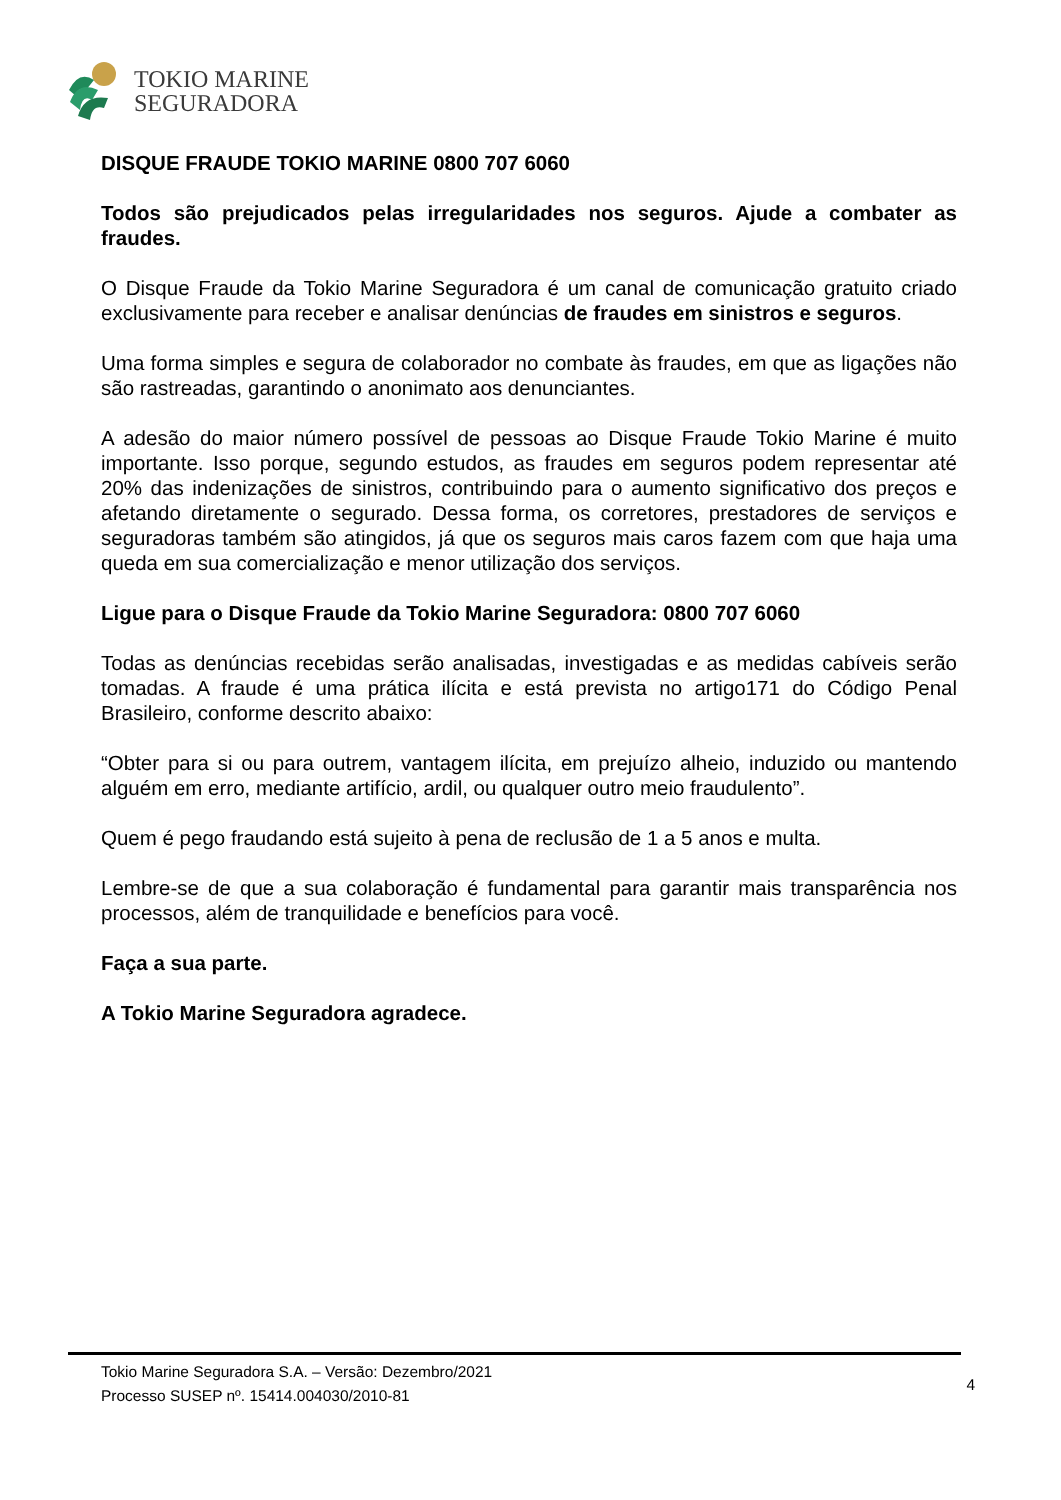TOKIO MARINE
SEGURADORA
DISQUE FRAUDE TOKIO MARINE 0800 707 6060
Todos são prejudicados pelas irregularidades nos seguros. Ajude a combater as fraudes.
O Disque Fraude da Tokio Marine Seguradora é um canal de comunicação gratuito criado exclusivamente para receber e analisar denúncias de fraudes em sinistros e seguros.
Uma forma simples e segura de colaborador no combate às fraudes, em que as ligações não são rastreadas, garantindo o anonimato aos denunciantes.
A adesão do maior número possível de pessoas ao Disque Fraude Tokio Marine é muito importante. Isso porque, segundo estudos, as fraudes em seguros podem representar até 20% das indenizações de sinistros, contribuindo para o aumento significativo dos preços e afetando diretamente o segurado. Dessa forma, os corretores, prestadores de serviços e seguradoras também são atingidos, já que os seguros mais caros fazem com que haja uma queda em sua comercialização e menor utilização dos serviços.
Ligue para o Disque Fraude da Tokio Marine Seguradora: 0800 707 6060
Todas as denúncias recebidas serão analisadas, investigadas e as medidas cabíveis serão tomadas. A fraude é uma prática ilícita e está prevista no artigo171 do Código Penal Brasileiro, conforme descrito abaixo:
“Obter para si ou para outrem, vantagem ilícita, em prejuízo alheio, induzido ou mantendo alguém em erro, mediante artifício, ardil, ou qualquer outro meio fraudulento”.
Quem é pego fraudando está sujeito à pena de reclusão de 1 a 5 anos e multa.
Lembre-se de que a sua colaboração é fundamental para garantir mais transparência nos processos, além de tranquilidade e benefícios para você.
Faça a sua parte.
A Tokio Marine Seguradora agradece.
Tokio Marine Seguradora S.A. – Versão: Dezembro/2021
Processo SUSEP nº. 15414.004030/2010-81
4